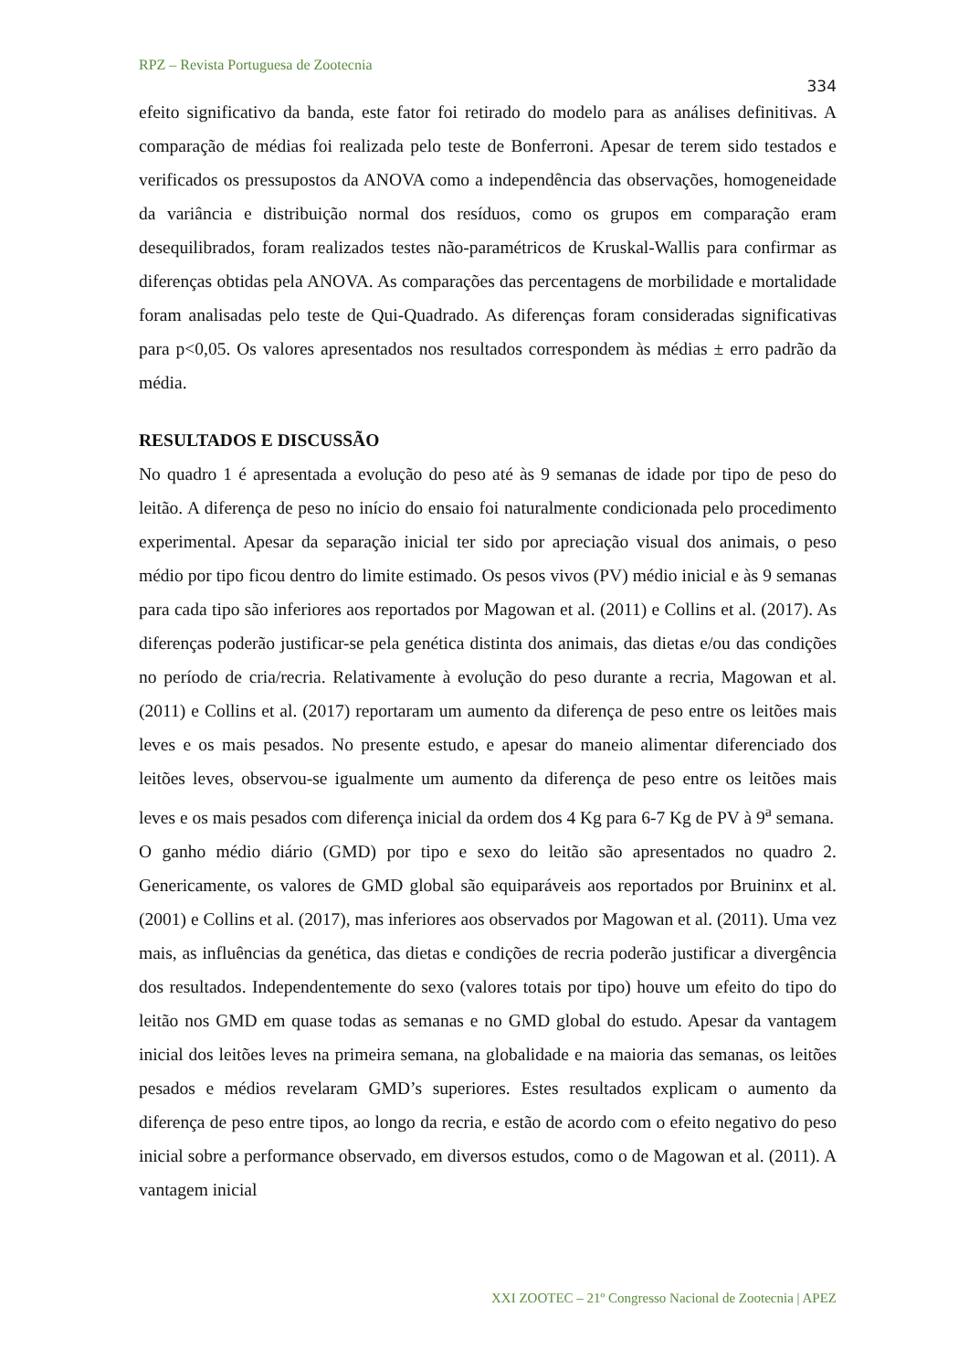RPZ – Revista Portuguesa de Zootecnia
334
efeito significativo da banda, este fator foi retirado do modelo para as análises definitivas. A comparação de médias foi realizada pelo teste de Bonferroni. Apesar de terem sido testados e verificados os pressupostos da ANOVA como a independência das observações, homogeneidade da variância e distribuição normal dos resíduos, como os grupos em comparação eram desequilibrados, foram realizados testes não-paramétricos de Kruskal-Wallis para confirmar as diferenças obtidas pela ANOVA. As comparações das percentagens de morbilidade e mortalidade foram analisadas pelo teste de Qui-Quadrado. As diferenças foram consideradas significativas para p<0,05. Os valores apresentados nos resultados correspondem às médias ± erro padrão da média.
RESULTADOS E DISCUSSÃO
No quadro 1 é apresentada a evolução do peso até às 9 semanas de idade por tipo de peso do leitão. A diferença de peso no início do ensaio foi naturalmente condicionada pelo procedimento experimental. Apesar da separação inicial ter sido por apreciação visual dos animais, o peso médio por tipo ficou dentro do limite estimado. Os pesos vivos (PV) médio inicial e às 9 semanas para cada tipo são inferiores aos reportados por Magowan et al. (2011) e Collins et al. (2017). As diferenças poderão justificar-se pela genética distinta dos animais, das dietas e/ou das condições no período de cria/recria. Relativamente à evolução do peso durante a recria, Magowan et al. (2011) e Collins et al. (2017) reportaram um aumento da diferença de peso entre os leitões mais leves e os mais pesados. No presente estudo, e apesar do maneio alimentar diferenciado dos leitões leves, observou-se igualmente um aumento da diferença de peso entre os leitões mais leves e os mais pesados com diferença inicial da ordem dos 4 Kg para 6-7 Kg de PV à 9<sup>a</sup> semana.
O ganho médio diário (GMD) por tipo e sexo do leitão são apresentados no quadro 2. Genericamente, os valores de GMD global são equiparáveis aos reportados por Bruininx et al. (2001) e Collins et al. (2017), mas inferiores aos observados por Magowan et al. (2011). Uma vez mais, as influências da genética, das dietas e condições de recria poderão justificar a divergência dos resultados. Independentemente do sexo (valores totais por tipo) houve um efeito do tipo do leitão nos GMD em quase todas as semanas e no GMD global do estudo. Apesar da vantagem inicial dos leitões leves na primeira semana, na globalidade e na maioria das semanas, os leitões pesados e médios revelaram GMD’s superiores. Estes resultados explicam o aumento da diferença de peso entre tipos, ao longo da recria, e estão de acordo com o efeito negativo do peso inicial sobre a performance observado, em diversos estudos, como o de Magowan et al. (2011). A vantagem inicial
XXI ZOOTEC – 21º Congresso Nacional de Zootecnia | APEZ